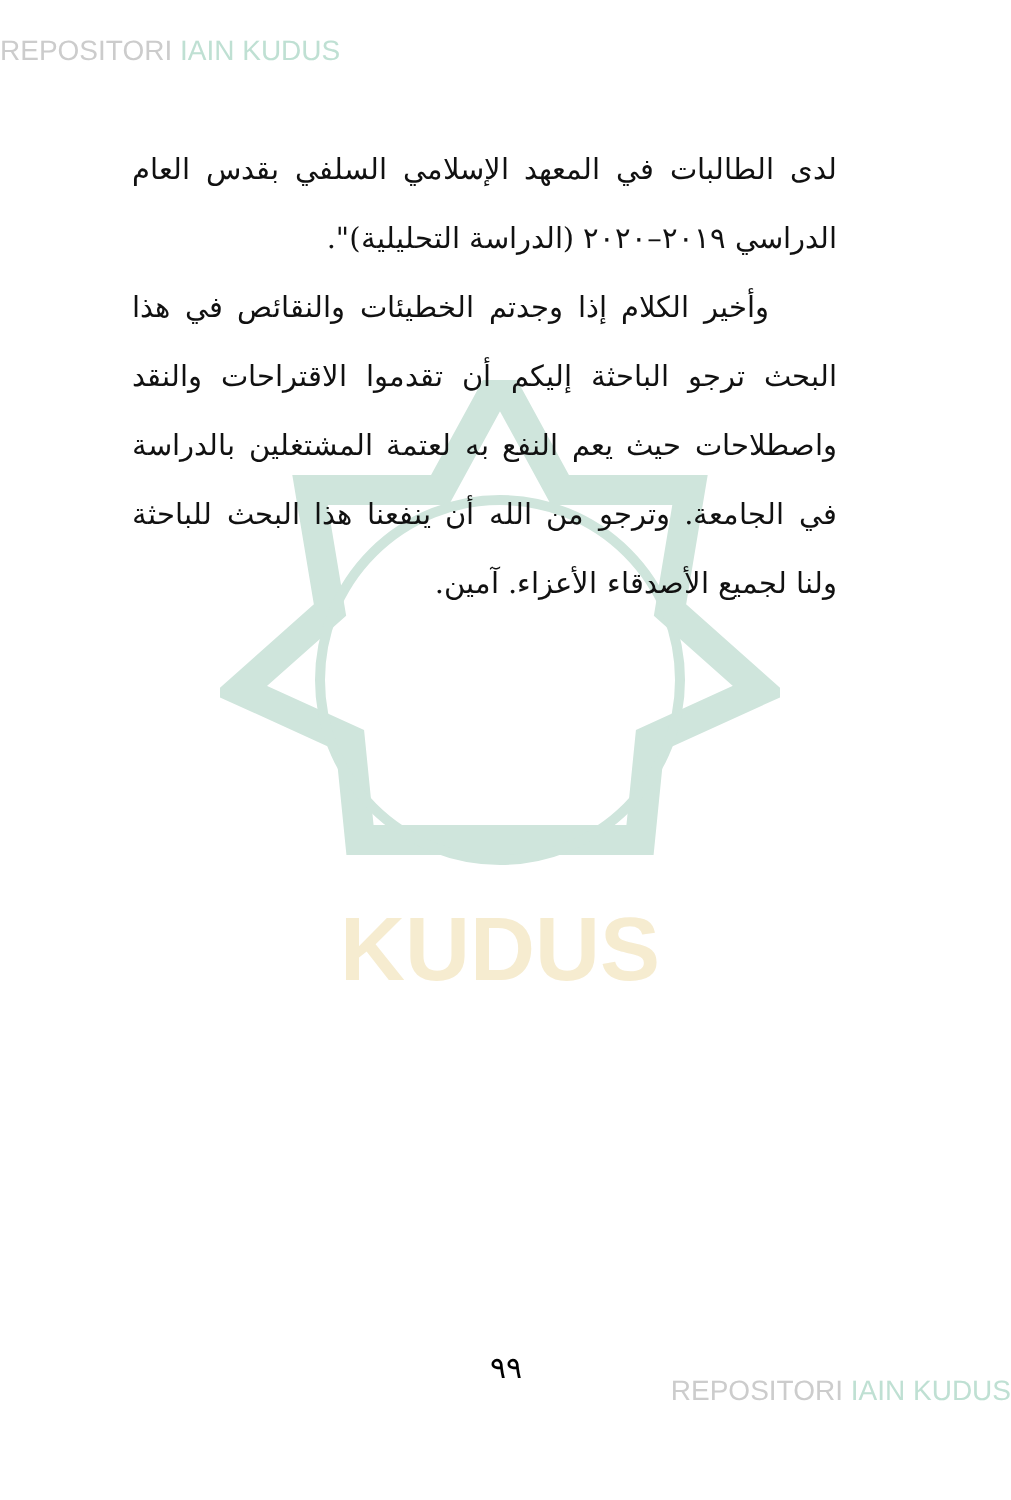REPOSITORI IAIN KUDUS
KUDUS
لدى الطالبات في المعهد الإسلامي السلفي بقدس العام الدراسي ٢٠١٩–٢٠٢٠ (الدراسة التحليلية)".
وأخير الكلام إذا وجدتم الخطيئات والنقائص في هذا البحث ترجو الباحثة إليكم أن تقدموا الاقتراحات والنقد واصطلاحات حيث يعم النفع به لعتمة المشتغلين بالدراسة في الجامعة. وترجو من الله أن ينفعنا هذا البحث للباحثة ولنا لجميع الأصدقاء الأعزاء. آمين.
٩٩
REPOSITORI IAIN KUDUS